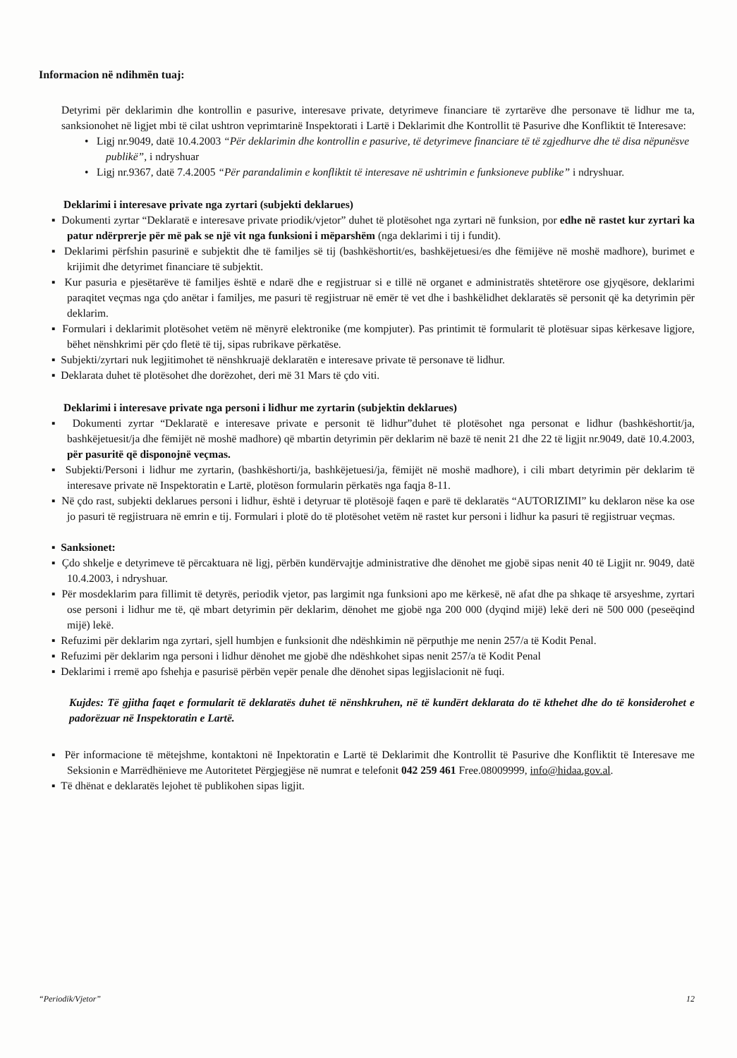Informacion në ndihmën tuaj:
Detyrimi për deklarimin dhe kontrollin e pasurive, interesave private, detyrimeve financiare të zyrtarëve dhe personave të lidhur me ta, sanksionohet në ligjet mbi të cilat ushtron veprimtarinë Inspektorati i Lartë i Deklarimit dhe Kontrollit të Pasurive dhe Konfliktit të Interesave:
• Ligj nr.9049, datë 10.4.2003 “Për deklarimin dhe kontrollin e pasurive, të detyrimeve financiare të të zgjedhurve dhe të disa nëpunësve publikë”, i ndryshuar
• Ligj nr.9367, datë 7.4.2005 “Për parandalimin e konfliktit të interesave në ushtrimin e funksioneve publike” i ndryshuar.
Deklarimi i interesave private nga zyrtari (subjekti deklarues)
▪ Dokumenti zyrtar “Deklaratë e interesave private priodik/vjetor” duhet të plotësohet nga zyrtari në funksion, por edhe në rastet kur zyrtari ka patur ndërprerje për më pak se një vit nga funksioni i mëparshëm (nga deklarimi i tij i fundit).
▪ Deklarimi përfshin pasurinë e subjektit dhe të familjes së tij (bashkëshortit/es, bashkëjetuesi/es dhe fëmijëve në moshë madhore), burimet e krijimit dhe detyrimet financiare të subjektit.
▪ Kur pasuria e pjesëtarëve të familjes është e ndarë dhe e regjistruar si e tillë në organet e administratës shtetërore ose gjyqësore, deklarimi paraqitet veçmas nga çdo anëtar i familjes, me pasuri të regjistruar në emër të vet dhe i bashkëlidhet deklaratës së personit që ka detyrimin për deklarim.
▪ Formulari i deklarimit plotësohet vetëm në mënyrë elektronike (me kompjuter). Pas printimit të formularit të plotësuar sipas kërkesave ligjore, bëhet nënshkrimi për çdo fletë të tij, sipas rubrikave përkatëse.
▪ Subjekti/zyrtari nuk legjitimohet të nënshkruajë deklaratën e interesave private të personave të lidhur.
▪ Deklarata duhet të plotësohet dhe dorëzohet, deri më 31 Mars të çdo viti.
Deklarimi i interesave private nga personi i lidhur me zyrtarin (subjektin deklarues)
▪ Dokumenti zyrtar “Deklaratë e interesave private e personit të lidhur”duhet të plotësohet nga personat e lidhur (bashkëshortit/ja, bashkëjetuesit/ja dhe fëmijët në moshë madhore) që mbartin detyrimin për deklarim në bazë të nenit 21 dhe 22 të ligjit nr.9049, datë 10.4.2003, për pasuritë që disponojnë veçmas.
▪ Subjekti/Personi i lidhur me zyrtarin, (bashkëshorti/ja, bashkëjetuesi/ja, fëmijët në moshë madhore), i cili mbart detyrimin për deklarim të interesave private në Inspektoratin e Lartë, plotëson formularin përkatës nga faqja 8-11.
▪ Në çdo rast, subjekti deklarues personi i lidhur, është i detyruar të plotësojë faqen e parë të deklaratës “AUTORIZIMI” ku deklaron nëse ka ose jo pasuri të regjistruara në emrin e tij. Formulari i plotë do të plotësohet vetëm në rastet kur personi i lidhur ka pasuri të regjistruar veçmas.
▪ Sanksionet:
▪ Çdo shkelje e detyrimeve të përcaktuara në ligj, përbën kundërvajtje administrative dhe dënohet me gjobë sipas nenit 40 të Ligjit nr. 9049, datë 10.4.2003, i ndryshuar.
▪ Për mosdeklarim para fillimit të detyrës, periodik vjetor, pas largimit nga funksioni apo me kërkesë, në afat dhe pa shkaqe të arsyeshme, zyrtari ose personi i lidhur me të, që mbart detyrimin për deklarim, dënohet me gjobë nga 200 000 (dyqind mijë) lekë deri në 500 000 (peseëqind mijë) lekë.
▪ Refuzimi për deklarim nga zyrtari, sjell humbjen e funksionit dhe ndëshkimin në përputhje me nenin 257/a të Kodit Penal.
▪ Refuzimi për deklarim nga personi i lidhur dënohet me gjobë dhe ndëshkohet sipas nenit 257/a të Kodit Penal
▪ Deklarimi i rremë apo fshehja e pasurisë përbën vepër penale dhe dënohet sipas legjislacionit në fuqi.
Kujdes: Të gjitha faqet e formularit të deklaratës duhet të nënshkruhen, në të kundërt deklarata do të kthehet dhe do të konsiderohet e padorëzuar në Inspektoratin e Lartë.
▪ Për informacione të mëtejshme, kontaktoni në Inpektoratin e Lartë të Deklarimit dhe Kontrollit të Pasurive dhe Konfliktit të Interesave me Seksionin e Marrëdhënieve me Autoritetet Përgjegjëse në numrat e telefonit 042 259 461 Free.08009999, info@hidaa.gov.al.
▪ Të dhënat e deklaratës lejohet të publikohen sipas ligjit.
“Periodik/Vjetor” 12